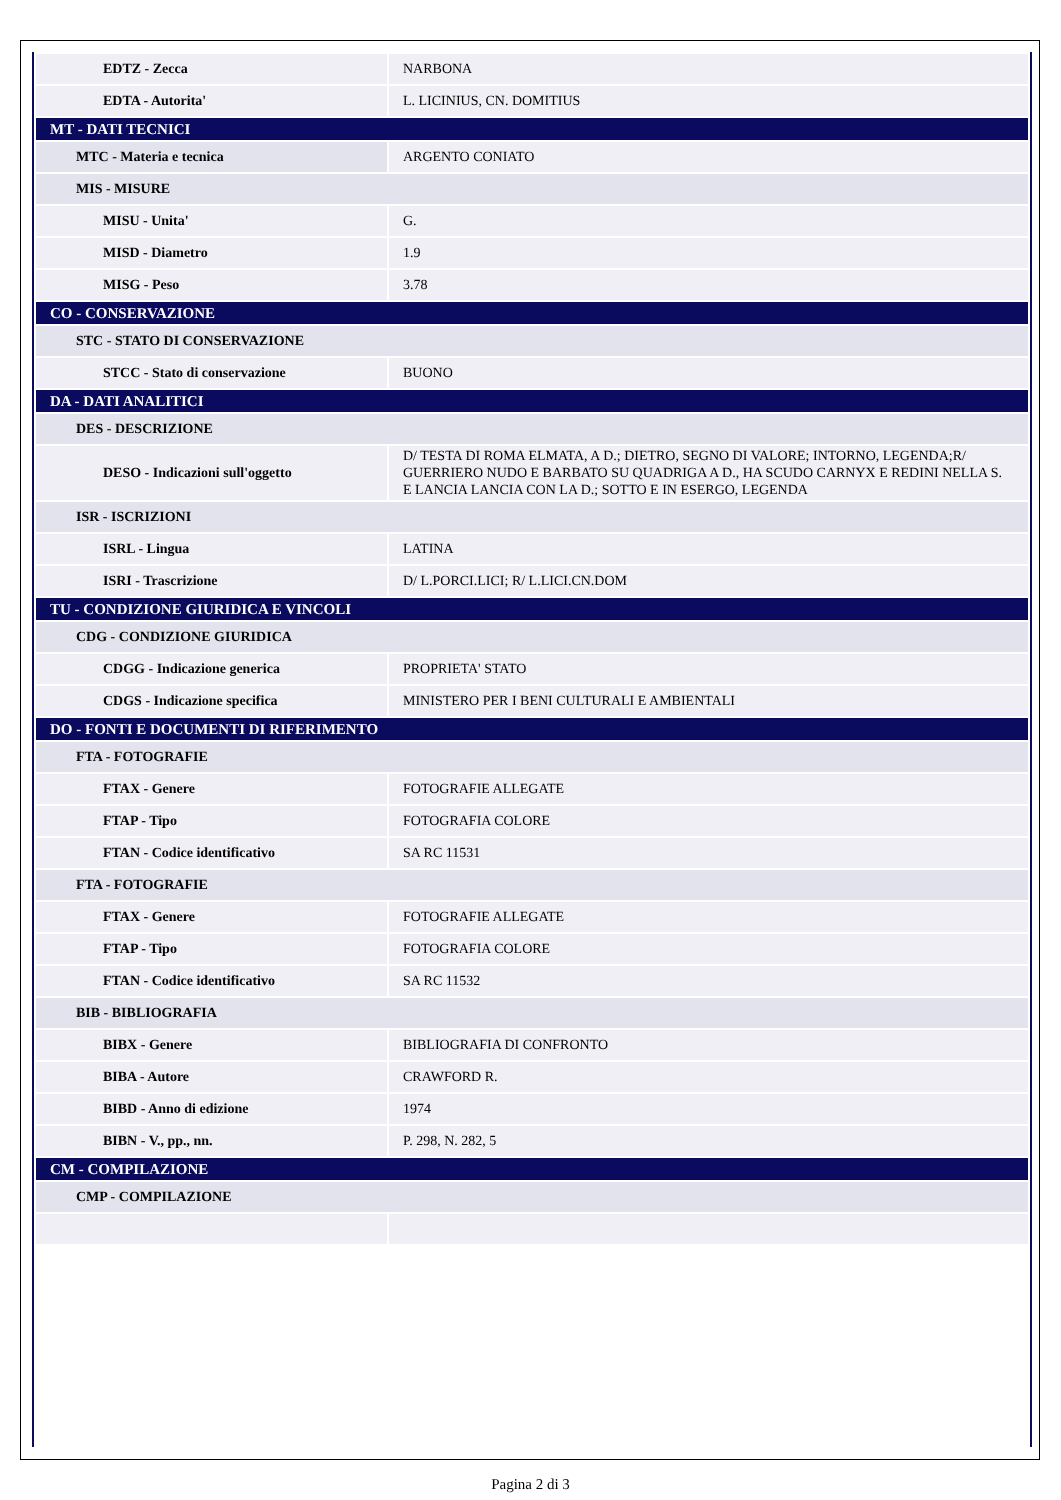| EDTZ - Zecca | NARBONA |
| EDTA - Autorita' | L. LICINIUS, CN. DOMITIUS |
| MT - DATI TECNICI | |
| MTC - Materia e tecnica | ARGENTO CONIATO |
| MIS - MISURE | |
| MISU - Unita' | G. |
| MISD - Diametro | 1.9 |
| MISG - Peso | 3.78 |
| CO - CONSERVAZIONE | |
| STC - STATO DI CONSERVAZIONE | |
| STCC - Stato di conservazione | BUONO |
| DA - DATI ANALITICI | |
| DES - DESCRIZIONE | |
| DESO - Indicazioni sull'oggetto | D/ TESTA DI ROMA ELMATA, A D.; DIETRO, SEGNO DI VALORE; INTORNO, LEGENDA;R/ GUERRIERO NUDO E BARBATO SU QUADRIGA A D., HA SCUDO CARNYX E REDINI NELLA S. E LANCIA LANCIA CON LA D.; SOTTO E IN ESERGO, LEGENDA |
| ISR - ISCRIZIONI | |
| ISRL - Lingua | LATINA |
| ISRI - Trascrizione | D/ L.PORCI.LICI; R/ L.LICI.CN.DOM |
| TU - CONDIZIONE GIURIDICA E VINCOLI | |
| CDG - CONDIZIONE GIURIDICA | |
| CDGG - Indicazione generica | PROPRIETA' STATO |
| CDGS - Indicazione specifica | MINISTERO PER I BENI CULTURALI E AMBIENTALI |
| DO - FONTI E DOCUMENTI DI RIFERIMENTO | |
| FTA - FOTOGRAFIE | |
| FTAX - Genere | FOTOGRAFIE ALLEGATE |
| FTAP - Tipo | FOTOGRAFIA COLORE |
| FTAN - Codice identificativo | SA RC 11531 |
| FTA - FOTOGRAFIE | |
| FTAX - Genere | FOTOGRAFIE ALLEGATE |
| FTAP - Tipo | FOTOGRAFIA COLORE |
| FTAN - Codice identificativo | SA RC 11532 |
| BIB - BIBLIOGRAFIA | |
| BIBX - Genere | BIBLIOGRAFIA DI CONFRONTO |
| BIBA - Autore | CRAWFORD R. |
| BIBD - Anno di edizione | 1974 |
| BIBN - V., pp., nn. | P. 298, N. 282, 5 |
| CM - COMPILAZIONE | |
| CMP - COMPILAZIONE | |
Pagina 2 di 3